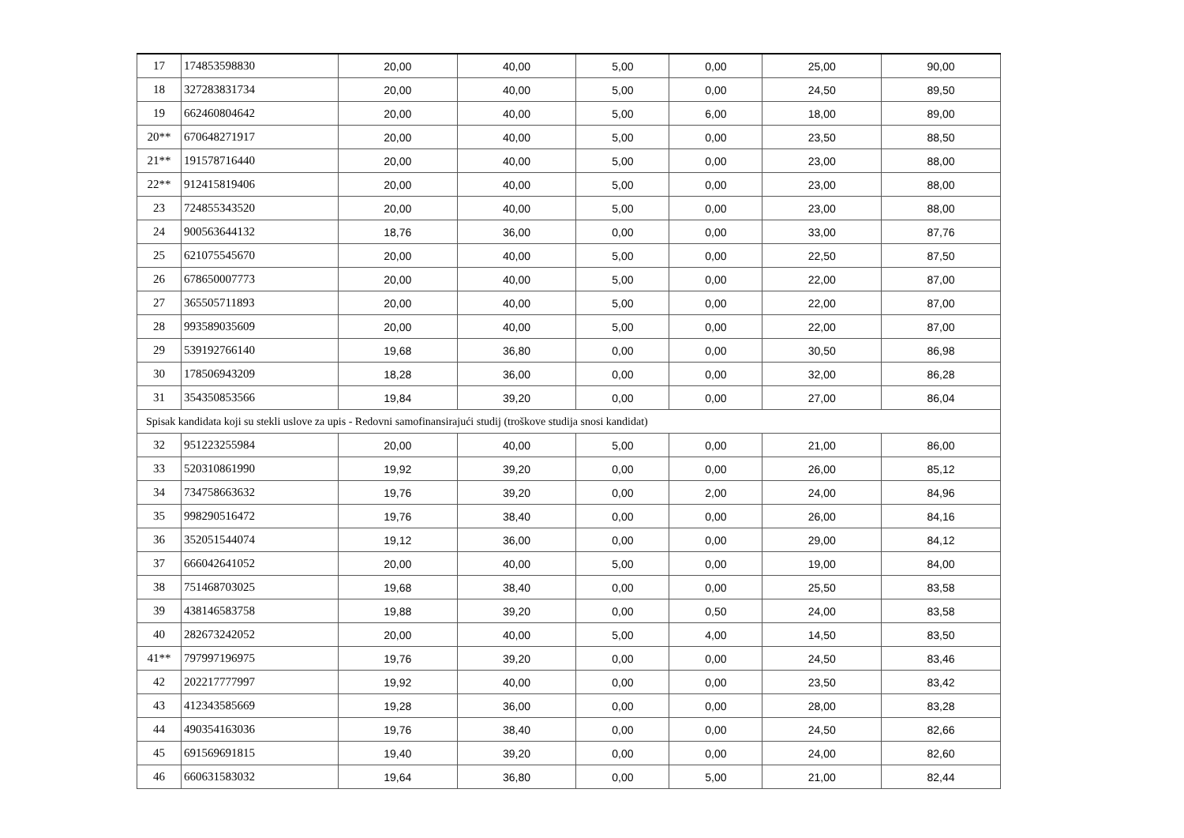| 17 | 174853598830 | 20,00 | 40,00 | 5,00 | 0,00 | 25,00 | 90,00 |
| 18 | 327283831734 | 20,00 | 40,00 | 5,00 | 0,00 | 24,50 | 89,50 |
| 19 | 662460804642 | 20,00 | 40,00 | 5,00 | 6,00 | 18,00 | 89,00 |
| 20** | 670648271917 | 20,00 | 40,00 | 5,00 | 0,00 | 23,50 | 88,50 |
| 21** | 191578716440 | 20,00 | 40,00 | 5,00 | 0,00 | 23,00 | 88,00 |
| 22** | 912415819406 | 20,00 | 40,00 | 5,00 | 0,00 | 23,00 | 88,00 |
| 23 | 724855343520 | 20,00 | 40,00 | 5,00 | 0,00 | 23,00 | 88,00 |
| 24 | 900563644132 | 18,76 | 36,00 | 0,00 | 0,00 | 33,00 | 87,76 |
| 25 | 621075545670 | 20,00 | 40,00 | 5,00 | 0,00 | 22,50 | 87,50 |
| 26 | 678650007773 | 20,00 | 40,00 | 5,00 | 0,00 | 22,00 | 87,00 |
| 27 | 365505711893 | 20,00 | 40,00 | 5,00 | 0,00 | 22,00 | 87,00 |
| 28 | 993589035609 | 20,00 | 40,00 | 5,00 | 0,00 | 22,00 | 87,00 |
| 29 | 539192766140 | 19,68 | 36,80 | 0,00 | 0,00 | 30,50 | 86,98 |
| 30 | 178506943209 | 18,28 | 36,00 | 0,00 | 0,00 | 32,00 | 86,28 |
| 31 | 354350853566 | 19,84 | 39,20 | 0,00 | 0,00 | 27,00 | 86,04 |
| Spisak kandidata koji su stekli uslove za upis - Redovni samofinansirajući studij (troškove studija snosi kandidat) | | | | | | | |
| 32 | 951223255984 | 20,00 | 40,00 | 5,00 | 0,00 | 21,00 | 86,00 |
| 33 | 520310861990 | 19,92 | 39,20 | 0,00 | 0,00 | 26,00 | 85,12 |
| 34 | 734758663632 | 19,76 | 39,20 | 0,00 | 2,00 | 24,00 | 84,96 |
| 35 | 998290516472 | 19,76 | 38,40 | 0,00 | 0,00 | 26,00 | 84,16 |
| 36 | 352051544074 | 19,12 | 36,00 | 0,00 | 0,00 | 29,00 | 84,12 |
| 37 | 666042641052 | 20,00 | 40,00 | 5,00 | 0,00 | 19,00 | 84,00 |
| 38 | 751468703025 | 19,68 | 38,40 | 0,00 | 0,00 | 25,50 | 83,58 |
| 39 | 438146583758 | 19,88 | 39,20 | 0,00 | 0,50 | 24,00 | 83,58 |
| 40 | 282673242052 | 20,00 | 40,00 | 5,00 | 4,00 | 14,50 | 83,50 |
| 41** | 797997196975 | 19,76 | 39,20 | 0,00 | 0,00 | 24,50 | 83,46 |
| 42 | 202217777997 | 19,92 | 40,00 | 0,00 | 0,00 | 23,50 | 83,42 |
| 43 | 412343585669 | 19,28 | 36,00 | 0,00 | 0,00 | 28,00 | 83,28 |
| 44 | 490354163036 | 19,76 | 38,40 | 0,00 | 0,00 | 24,50 | 82,66 |
| 45 | 691569691815 | 19,40 | 39,20 | 0,00 | 0,00 | 24,00 | 82,60 |
| 46 | 660631583032 | 19,64 | 36,80 | 0,00 | 5,00 | 21,00 | 82,44 |